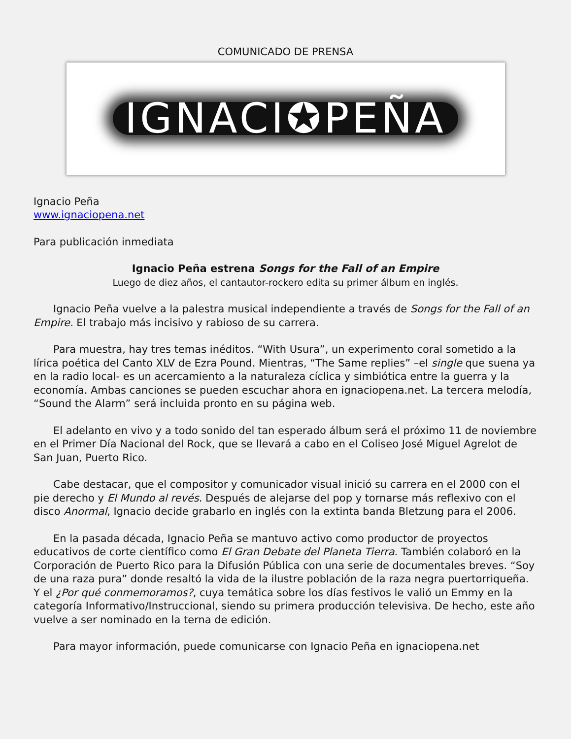COMUNICADO DE PRENSA
IGNACI✪PEÑA
Ignacio Peña
www.ignaciopena.net
Para publicación inmediata
Ignacio Peña estrena Songs for the Fall of an Empire
Luego de diez años, el cantautor-rockero edita su primer álbum en inglés.
Ignacio Peña vuelve a la palestra musical independiente a través de Songs for the Fall of an Empire. El trabajo más incisivo y rabioso de su carrera.
Para muestra, hay tres temas inéditos. “With Usura”, un experimento coral sometido a la lírica poética del Canto XLV de Ezra Pound. Mientras, “The Same replies” –el single que suena ya en la radio local- es un acercamiento a la naturaleza cíclica y simbiótica entre la guerra y la economía. Ambas canciones se pueden escuchar ahora en ignaciopena.net. La tercera melodía, “Sound the Alarm” será incluida pronto en su página web.
El adelanto en vivo y a todo sonido del tan esperado álbum será el próximo 11 de noviembre en el Primer Día Nacional del Rock, que se llevará a cabo en el Coliseo José Miguel Agrelot de San Juan, Puerto Rico.
Cabe destacar, que el compositor y comunicador visual inició su carrera en el 2000 con el pie derecho y El Mundo al revés. Después de alejarse del pop y tornarse más reflexivo con el disco Anormal, Ignacio decide grabarlo en inglés con la extinta banda Bletzung para el 2006.
En la pasada década, Ignacio Peña se mantuvo activo como productor de proyectos educativos de corte científico como El Gran Debate del Planeta Tierra. También colaboró en la Corporación de Puerto Rico para la Difusión Pública con una serie de documentales breves. “Soy de una raza pura” donde resaltó la vida de la ilustre población de la raza negra puertorriqueña. Y el ¿Por qué conmemoramos?, cuya temática sobre los días festivos le valió un Emmy en la categoría Informativo/Instruccional, siendo su primera producción televisiva. De hecho, este año vuelve a ser nominado en la terna de edición.
Para mayor información, puede comunicarse con Ignacio Peña en ignaciopena.net